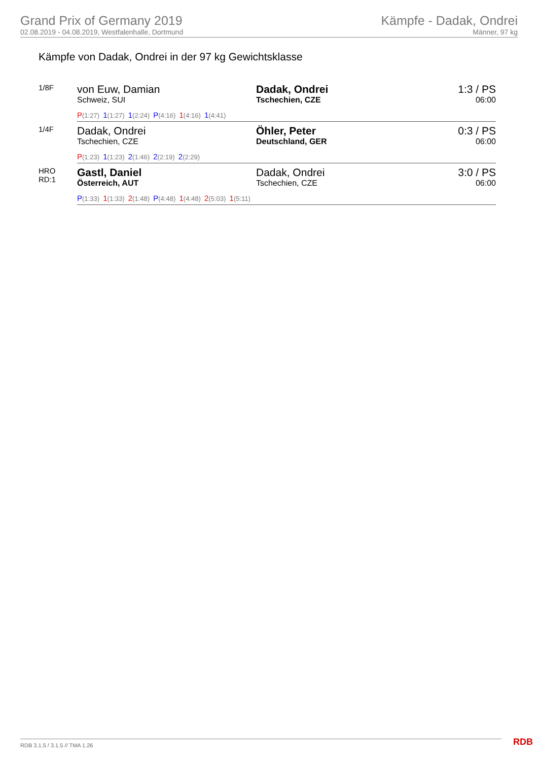Grand Prix of Germany 2019
02.08.2019 - 04.08.2019, Westfalenhalle, Dortmund
Kämpfe - Dadak, Ondrei
Männer, 97 kg
Kämpfe von Dadak, Ondrei in der 97 kg Gewichtsklasse
| 1/8F | von Euw, Damian Schweiz, SUI | Dadak, Ondrei Tschechien, CZE | 1:3 / PS 06:00 |
| | P (1:27) 1 (1:27) 1 (2:24) P (4:16) 1 (4:16) 1 (4:41) | | |
| 1/4F | Dadak, Ondrei Tschechien, CZE | Öhler, Peter Deutschland, GER | 0:3 / PS 06:00 |
| | P (1:23) 1 (1:23) 2 (1:46) 2 (2:19) 2 (2:29) | | |
| HRO RD:1 | Gastl, Daniel Österreich, AUT | Dadak, Ondrei Tschechien, CZE | 3:0 / PS 06:00 |
| | P (1:33) 1 (1:33) 2 (1:48) P (4:48) 1 (4:48) 2 (5:03) 1 (5:11) | | |
RDB 3.1.5 / 3.1.5 // TMA 1.26 RDB